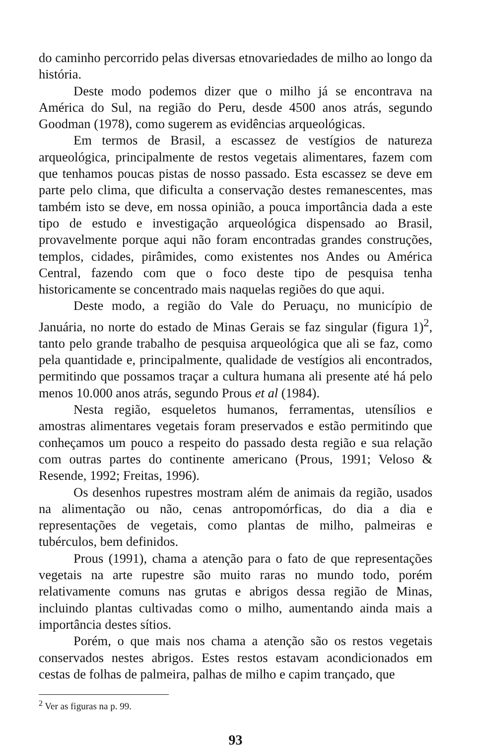do caminho percorrido pelas diversas etnovariedades de milho ao longo da história.
Deste modo podemos dizer que o milho já se encontrava na América do Sul, na região do Peru, desde 4500 anos atrás, segundo Goodman (1978), como sugerem as evidências arqueológicas.
Em termos de Brasil, a escassez de vestígios de natureza arqueológica, principalmente de restos vegetais alimentares, fazem com que tenhamos poucas pistas de nosso passado. Esta escassez se deve em parte pelo clima, que dificulta a conservação destes remanescentes, mas também isto se deve, em nossa opinião, a pouca importância dada a este tipo de estudo e investigação arqueológica dispensado ao Brasil, provavelmente porque aqui não foram encontradas grandes construções, templos, cidades, pirâmides, como existentes nos Andes ou América Central, fazendo com que o foco deste tipo de pesquisa tenha historicamente se concentrado mais naquelas regiões do que aqui.
Deste modo, a região do Vale do Peruaçu, no município de Januária, no norte do estado de Minas Gerais se faz singular (figura 1)<sup>2</sup>, tanto pelo grande trabalho de pesquisa arqueológica que ali se faz, como pela quantidade e, principalmente, qualidade de vestígios ali encontrados, permitindo que possamos traçar a cultura humana ali presente até há pelo menos 10.000 anos atrás, segundo Prous et al (1984).
Nesta região, esqueletos humanos, ferramentas, utensílios e amostras alimentares vegetais foram preservados e estão permitindo que conheçamos um pouco a respeito do passado desta região e sua relação com outras partes do continente americano (Prous, 1991; Veloso & Resende, 1992; Freitas, 1996).
Os desenhos rupestres mostram além de animais da região, usados na alimentação ou não, cenas antropomórficas, do dia a dia e representações de vegetais, como plantas de milho, palmeiras e tubérculos, bem definidos.
Prous (1991), chama a atenção para o fato de que representações vegetais na arte rupestre são muito raras no mundo todo, porém relativamente comuns nas grutas e abrigos dessa região de Minas, incluindo plantas cultivadas como o milho, aumentando ainda mais a importância destes sítios.
Porém, o que mais nos chama a atenção são os restos vegetais conservados nestes abrigos. Estes restos estavam acondicionados em cestas de folhas de palmeira, palhas de milho e capim trançado, que
<sup>2</sup> Ver as figuras na p. 99.
93